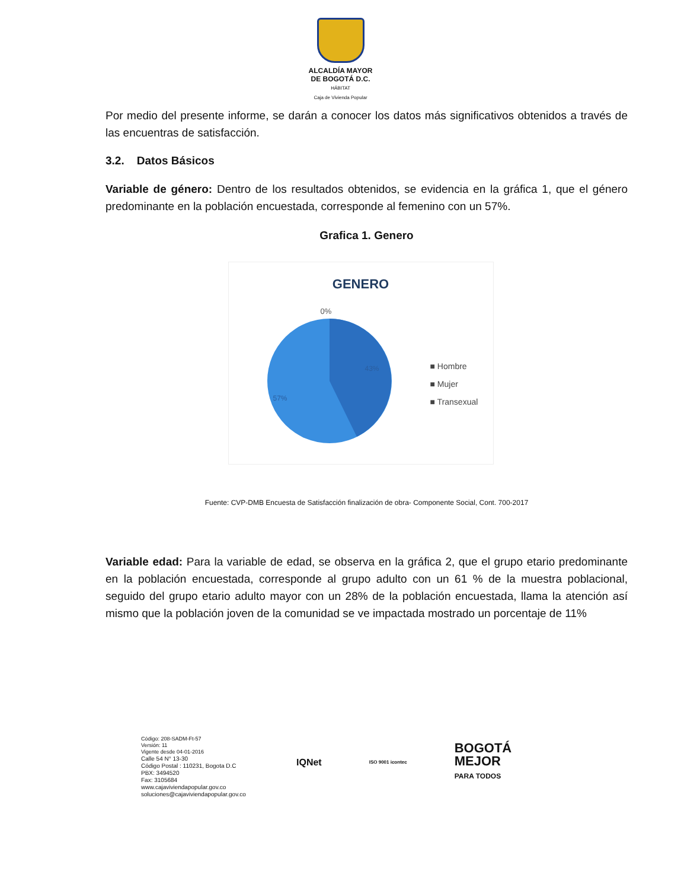ALCALDÍA MAYOR
DE BOGOTÁ D.C.
HÁBITAT
Caja de Vivienda Popular
Por medio del presente informe, se darán a conocer los datos más significativos obtenidos a través de las encuentras de satisfacción.
3.2. Datos Básicos
Variable de género: Dentro de los resultados obtenidos, se evidencia en la gráfica 1, que el género predominante en la población encuestada, corresponde al femenino con un 57%.
Grafica 1. Genero
GENERO
0%
43%
57%
■ Hombre
■ Mujer
■ Transexual
Fuente: CVP-DMB Encuesta de Satisfacción finalización de obra- Componente Social, Cont. 700-2017
Variable edad: Para la variable de edad, se observa en la gráfica 2, que el grupo etario predominante en la población encuestada, corresponde al grupo adulto con un 61 % de la muestra poblacional, seguido del grupo etario adulto mayor con un 28% de la población encuestada, llama la atención así mismo que la población joven de la comunidad se ve impactada mostrado un porcentaje de 11%
Código: 208-SADM-Ft-57
Versión: 11
Vigente desde 04-01-2016
Calle 54 N° 13-30
Código Postal : 110231, Bogota D.C
PBX: 3494520
Fax: 3105684
www.cajaviviendapopular.gov.co
soluciones@cajaviviendapopular.gov.co
IQNet ISO 9001 icontec BOGOTÁ
MEJOR
PARA TODOS